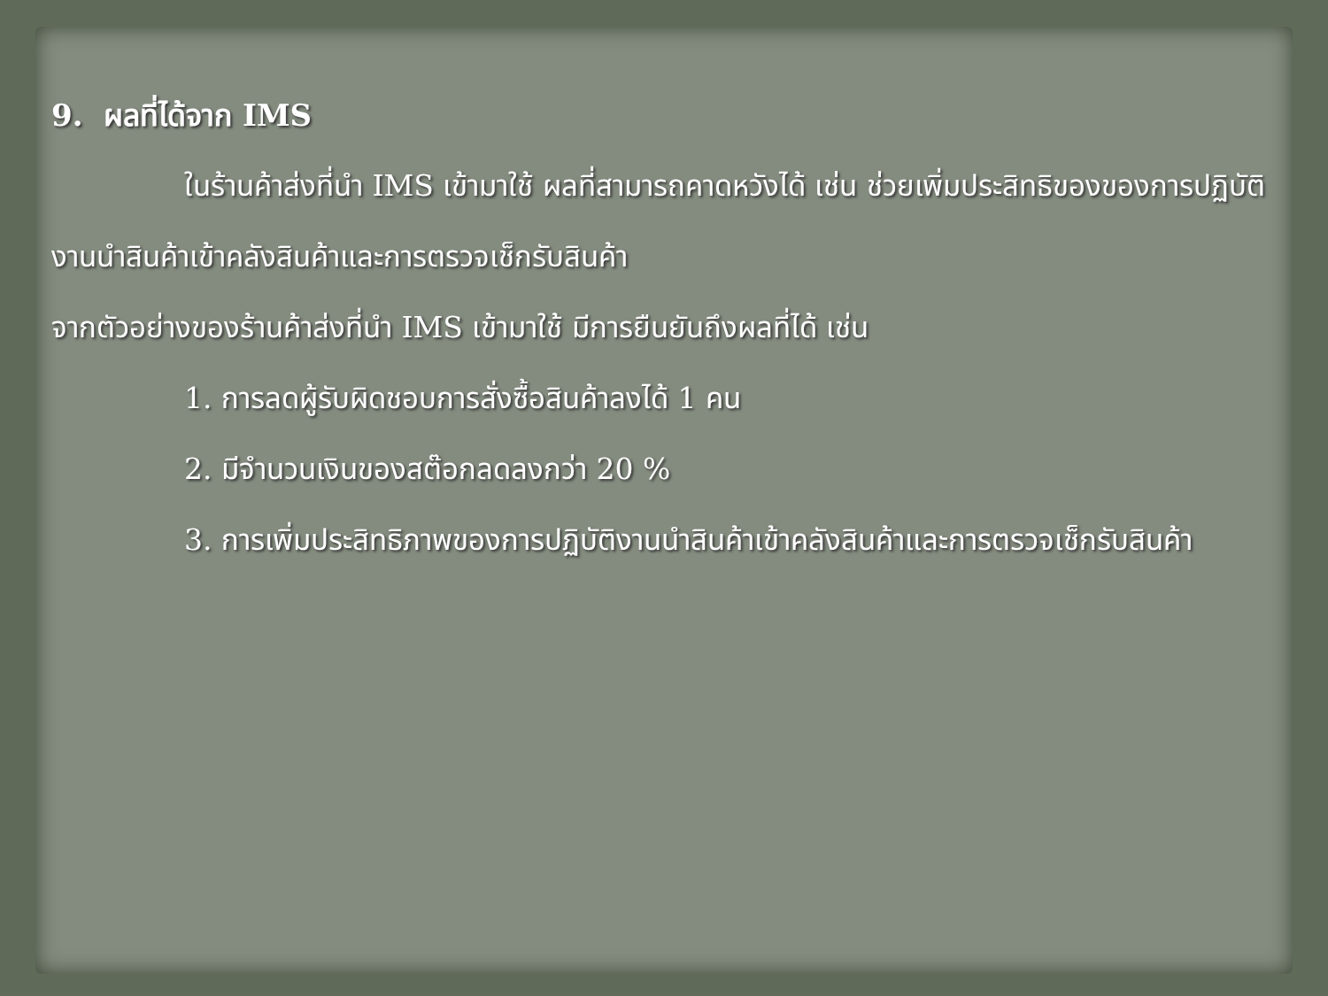9. ผลที่ได้จาก IMS
ในร้านค้าส่งที่นำ IMS เข้ามาใช้ ผลที่สามารถคาดหวังได้ เช่น ช่วยเพิ่มประสิทธิของของการปฏิบัติงานนำสินค้าเข้าคลังสินค้าและการตรวจเช็กรับสินค้า
จากตัวอย่างของร้านค้าส่งที่นำ IMS เข้ามาใช้ มีการยืนยันถึงผลที่ได้ เช่น
1. การลดผู้รับผิดชอบการสั่งซื้อสินค้าลงได้ 1 คน
2. มีจำนวนเงินของสต๊อกลดลงกว่า 20 %
3. การเพิ่มประสิทธิภาพของการปฏิบัติงานนำสินค้าเข้าคลังสินค้าและการตรวจเช็กรับสินค้า